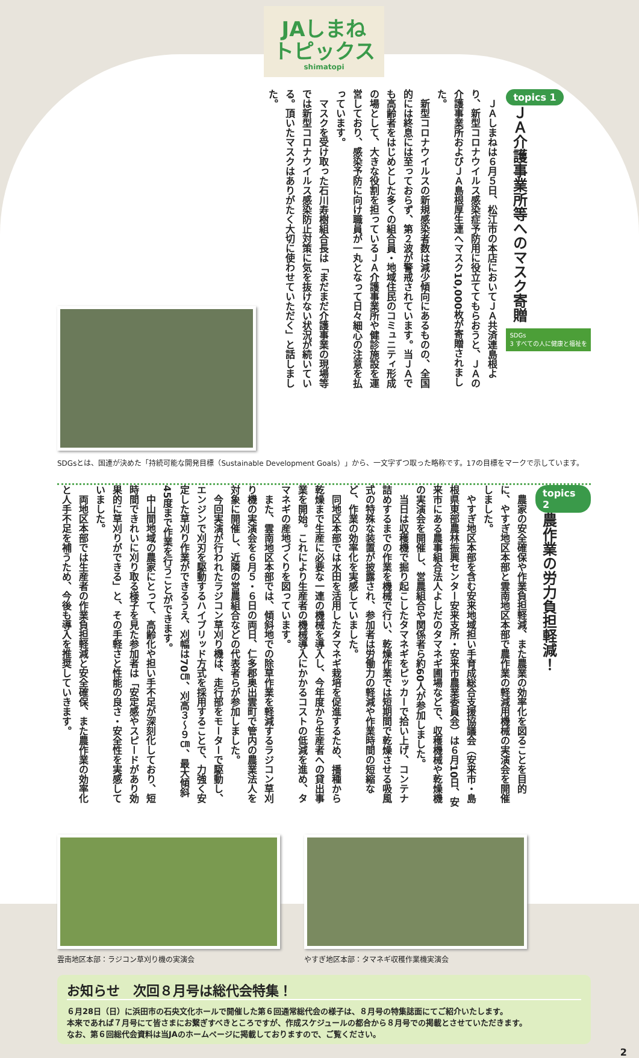JAしまね
トピックス
shimatopi
topics 1
ＪＡ介護事業所等へのマスク寄贈
SDGs
3 すべての人に健康と福祉を
　ＪＡしまねは６月５日、松江市の本店においてＪＡ共済連島根より、新型コロナウイルス感染症予防用に役立ててもらおうと、ＪＡの介護事業所およびＪＡ島根厚生連へマスク10,000枚が寄贈されました。
　新型コロナウイルスの新規感染者数は減少傾向にあるものの、全国的には終息には至っておらず、第２波が警戒されています。当ＪＡでも高齢者をはじめとした多くの組合員・地域住民のコミュニティ形成の場として、大きな役割を担っているＪＡ介護事業所や健診施設を運営しており、感染予防に向け職員が一丸となって日々細心の注意を払っています。
　マスクを受け取った石川寿樹組合長は「まだまだ介護事業の現場等では新型コロナウイルス感染防止対策に気を抜けない状況が続いている。頂いたマスクはありがたく大切に使わせていただく」と話しました。
SDGsとは、国連が決めた「持続可能な開発目標（Sustainable Development Goals）」から、一文字ずつ取った略称です。17の目標をマークで示しています。
topics 2
農作業の労力負担軽減！
　農家の安全確保や作業負担軽減、また農業の効率化を図ることを目的に、やすぎ地区本部と雲南地区本部で農作業の軽減用機械の実演会を開催しました。
　やすぎ地区本部を含む安来地域担い手育成総合支援協議会（安来市・島根県東部農林振興センター安来支所・安来市農業委員会）は６月10日、安来市にある農事組合法人よしだのタマネギ圃場などで、収穫機械や乾燥機の実演会を開催し、営農組合や関係者ら約60人が参加しました。
　当日は収穫機で掘り起こしたタマネギをピッカーで拾い上げ、コンテナ詰めするまでの作業を機械で行い、乾燥作業では短期間で乾燥させる吸風式の特殊な装置が披露され、参加者は労働力の軽減や作業時間の短縮など、作業の効率化を実感していました。
　同地区本部では水田を活用したタマネギ栽培を促進するため、播種から乾燥まで生産に必要な一連の機械を導入し、今年度から生産者への貸出事業を開始。これにより生産者の機械導入にかかるコストの低減を進め、タマネギの産地づくりを図っています。
　また、雲南地区本部では、傾斜地での除草作業を軽減するラジコン草刈り機の実演会を６月５・６日の両日、仁多郡奥出雲町で管内の農業法人を対象に開催し、近隣の営農組合などの代表者らが参加しました。
　今回実演が行われたラジコン草刈り機は、走行部をモーターで駆動し、エンジンで刈刃を駆動するハイブリッド方式を採用することで、力強く安定した草刈り作業ができるうえ、刈幅は70㎝、刈高３～９㎝、最大傾斜45度まで作業を行うことができます。
　中山間地域の農家にとって、高齢化や担い手不足が深刻化しており、短時間できれいに刈り取る様子を見た参加者は「安定感やスピードがあり効果的に草刈りができる」と、その手軽さと性能の良さ・安全性を実感していました。
　両地区本部では生産者の作業負担軽減と安全確保、また農作業の効率化と人手不足を補うため、今後も導入を推奨していきます。
雲南地区本部：ラジコン草刈り機の実演会
やすぎ地区本部：タマネギ収穫作業機実演会
お知らせ　次回８月号は総代会特集！
６月28日（日）に浜田市の石央文化ホールで開催した第６回通常総代会の様子は、８月号の特集誌面にてご紹介いたします。
本来であれば７月号にて皆さまにお繋ぎすべきところですが、作成スケジュールの都合から８月号での掲載とさせていただきます。
なお、第６回総代会資料は当JAのホームページに掲載しておりますので、ご覧ください。
2